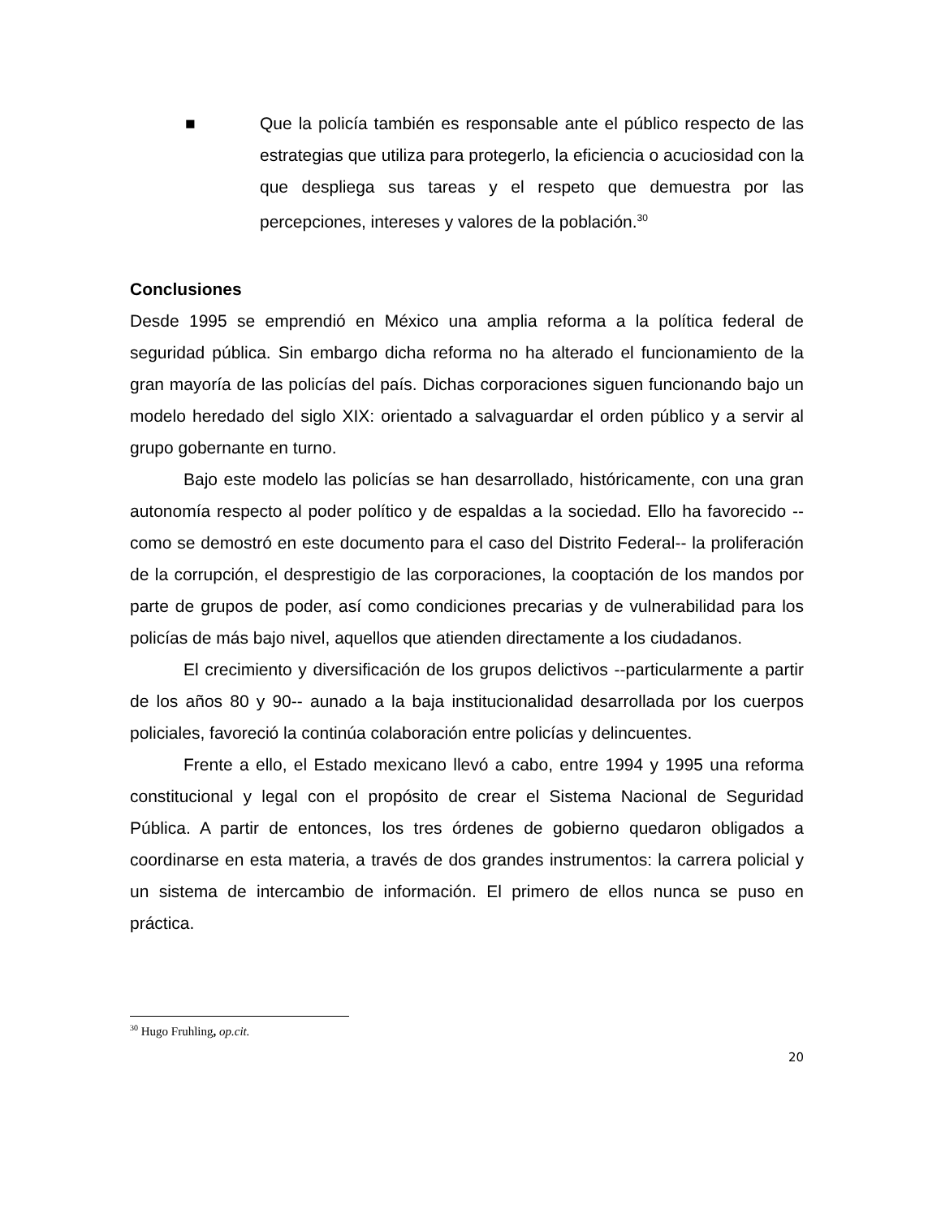■ Que la policía también es responsable ante el público respecto de las estrategias que utiliza para protegerlo, la eficiencia o acuciosidad con la que despliega sus tareas y el respeto que demuestra por las percepciones, intereses y valores de la población.<sup>30</sup>
Conclusiones
Desde 1995 se emprendió en México una amplia reforma a la política federal de seguridad pública. Sin embargo dicha reforma no ha alterado el funcionamiento de la gran mayoría de las policías del país. Dichas corporaciones siguen funcionando bajo un modelo heredado del siglo XIX: orientado a salvaguardar el orden público y a servir al grupo gobernante en turno.
Bajo este modelo las policías se han desarrollado, históricamente, con una gran autonomía respecto al poder político y de espaldas a la sociedad. Ello ha favorecido --como se demostró en este documento para el caso del Distrito Federal-- la proliferación de la corrupción, el desprestigio de las corporaciones, la cooptación de los mandos por parte de grupos de poder, así como condiciones precarias y de vulnerabilidad para los policías de más bajo nivel, aquellos que atienden directamente a los ciudadanos.
El crecimiento y diversificación de los grupos delictivos --particularmente a partir de los años 80 y 90-- aunado a la baja institucionalidad desarrollada por los cuerpos policiales, favoreció la continúa colaboración entre policías y delincuentes.
Frente a ello, el Estado mexicano llevó a cabo, entre 1994 y 1995 una reforma constitucional y legal con el propósito de crear el Sistema Nacional de Seguridad Pública. A partir de entonces, los tres órdenes de gobierno quedaron obligados a coordinarse en esta materia, a través de dos grandes instrumentos: la carrera policial y un sistema de intercambio de información. El primero de ellos nunca se puso en práctica.
<sup>30</sup> Hugo Fruhling, op.cit.
20